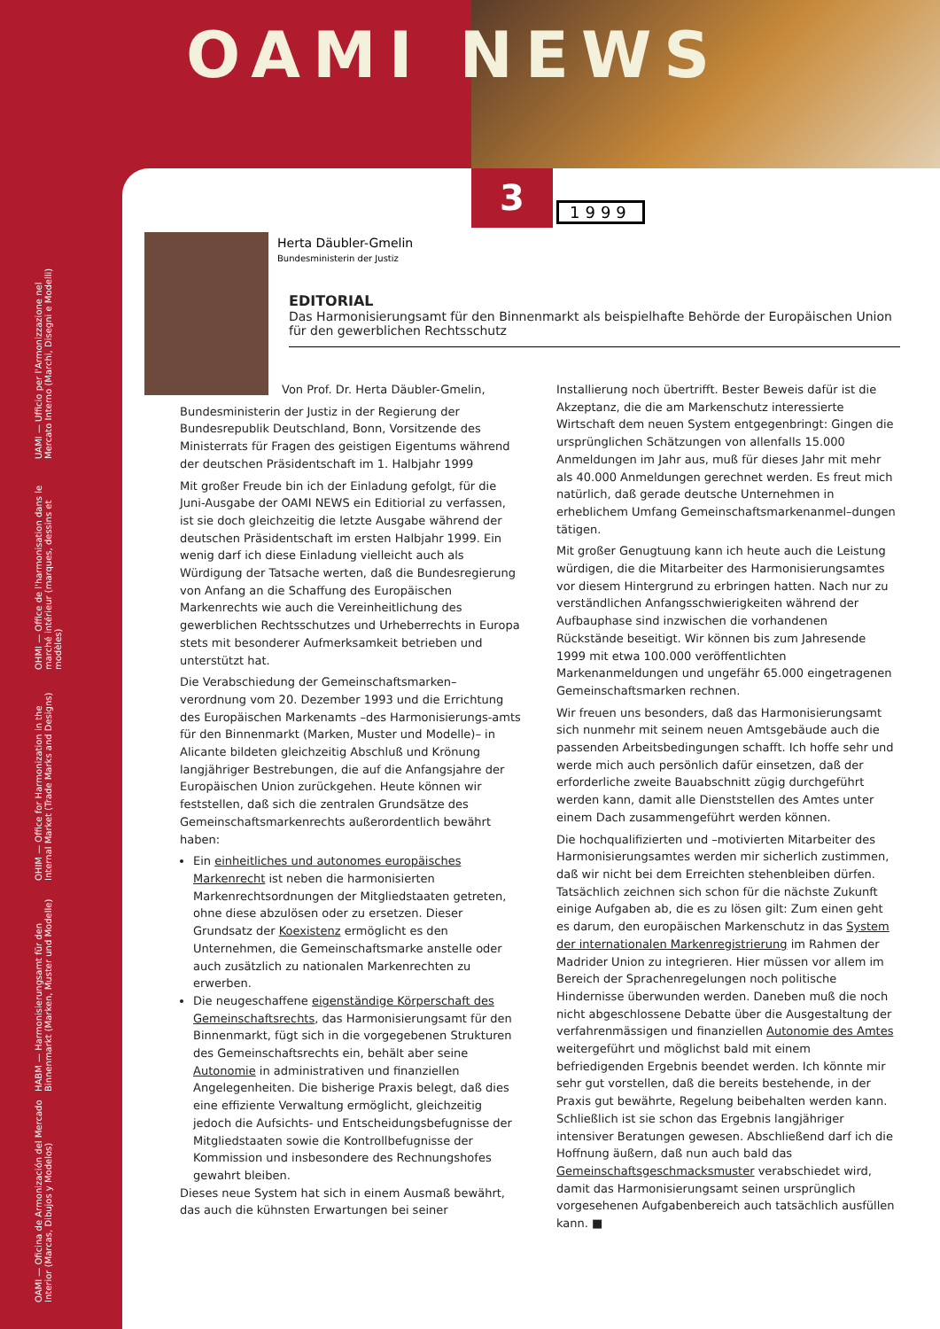OAMI NEWS
UAMI — Ufficio per l'Armonizzazione nel Mercato Interno (Marchi, Disegni e Modelli)
OHMI — Office de l'harmonisation dans le marché intérieur (marques, dessins et modèles)
OHIM — Office for Harmonization in the Internal Market (Trade Marks and Designs)
HABM — Harmonisierungsamt für den Binnenmarkt (Marken, Muster und Modelle)
OAMI — Oficina de Armonización del Mercado Interior (Marcas, Dibujos y Modelos)
3 1999
Herta Däubler-Gmelin
Bundesministerin der Justiz
EDITORIAL
Das Harmonisierungsamt für den Binnenmarkt als beispielhafte Behörde der Europäischen Union für den gewerblichen Rechtsschutz
Von Prof. Dr. Herta Däubler-Gmelin,
Bundesministerin der Justiz in der Regierung der Bundesrepublik Deutschland, Bonn, Vorsitzende des Ministerrats für Fragen des geistigen Eigentums während der deutschen Präsidentschaft im 1. Halbjahr 1999
Mit großer Freude bin ich der Einladung gefolgt, für die Juni-Ausgabe der OAMI NEWS ein Editiorial zu verfassen, ist sie doch gleichzeitig die letzte Ausgabe während der deutschen Präsidentschaft im ersten Halbjahr 1999. Ein wenig darf ich diese Einladung vielleicht auch als Würdigung der Tatsache werten, daß die Bundesregierung von Anfang an die Schaffung des Europäischen Markenrechts wie auch die Vereinheitlichung des gewerblichen Rechtsschutzes und Urheberrechts in Europa stets mit besonderer Aufmerksamkeit betrieben und unterstützt hat.
Die Verabschiedung der Gemeinschaftsmarken–verordnung vom 20. Dezember 1993 und die Errichtung des Europäischen Markenamts –des Harmonisierungs-amts für den Binnenmarkt (Marken, Muster und Modelle)– in Alicante bildeten gleichzeitig Abschluß und Krönung langjähriger Bestrebungen, die auf die Anfangsjahre der Europäischen Union zurückgehen. Heute können wir feststellen, daß sich die zentralen Grundsätze des Gemeinschaftsmarkenrechts außerordentlich bewährt haben:
Ein einheitliches und autonomes europäisches Markenrecht ist neben die harmonisierten Markenrechtsordnungen der Mitgliedstaaten getreten, ohne diese abzulösen oder zu ersetzen. Dieser Grundsatz der Koexistenz ermöglicht es den Unternehmen, die Gemeinschaftsmarke anstelle oder auch zusätzlich zu nationalen Markenrechten zu erwerben.
Die neugeschaffene eigenständige Körperschaft des Gemeinschaftsrechts, das Harmonisierungsamt für den Binnenmarkt, fügt sich in die vorgegebenen Strukturen des Gemeinschaftsrechts ein, behält aber seine Autonomie in administrativen und finanziellen Angelegenheiten. Die bisherige Praxis belegt, daß dies eine effiziente Verwaltung ermöglicht, gleichzeitig jedoch die Aufsichts- und Entscheidungsbefugnisse der Mitgliedstaaten sowie die Kontrollbefugnisse der Kommission und insbesondere des Rechnungshofes gewahrt bleiben.
Dieses neue System hat sich in einem Ausmaß bewährt, das auch die kühnsten Erwartungen bei seiner Installierung noch übertrifft. Bester Beweis dafür ist die Akzeptanz, die die am Markenschutz interessierte Wirtschaft dem neuen System entgegenbringt: Gingen die ursprünglichen Schätzungen von allenfalls 15.000 Anmeldungen im Jahr aus, muß für dieses Jahr mit mehr als 40.000 Anmeldungen gerechnet werden. Es freut mich natürlich, daß gerade deutsche Unternehmen in erheblichem Umfang Gemeinschaftsmarkenanmel–dungen tätigen.
Mit großer Genugtuung kann ich heute auch die Leistung würdigen, die die Mitarbeiter des Harmonisierungsamtes vor diesem Hintergrund zu erbringen hatten. Nach nur zu verständlichen Anfangsschwierigkeiten während der Aufbauphase sind inzwischen die vorhandenen Rückstände beseitigt. Wir können bis zum Jahresende 1999 mit etwa 100.000 veröffentlichten Markenanmeldungen und ungefähr 65.000 eingetragenen Gemeinschaftsmarken rechnen.
Wir freuen uns besonders, daß das Harmonisierungsamt sich nunmehr mit seinem neuen Amtsgebäude auch die passenden Arbeitsbedingungen schafft. Ich hoffe sehr und werde mich auch persönlich dafür einsetzen, daß der erforderliche zweite Bauabschnitt zügig durchgeführt werden kann, damit alle Dienststellen des Amtes unter einem Dach zusammengeführt werden können.
Die hochqualifizierten und –motivierten Mitarbeiter des Harmonisierungsamtes werden mir sicherlich zustimmen, daß wir nicht bei dem Erreichten stehenbleiben dürfen. Tatsächlich zeichnen sich schon für die nächste Zukunft einige Aufgaben ab, die es zu lösen gilt: Zum einen geht es darum, den europäischen Markenschutz in das System der internationalen Markenregistrierung im Rahmen der Madrider Union zu integrieren. Hier müssen vor allem im Bereich der Sprachenregelungen noch politische Hindernisse überwunden werden. Daneben muß die noch nicht abgeschlossene Debatte über die Ausgestaltung der verfahrenmässigen und finanziellen Autonomie des Amtes weitergeführt und möglichst bald mit einem befriedigenden Ergebnis beendet werden. Ich könnte mir sehr gut vorstellen, daß die bereits bestehende, in der Praxis gut bewährte, Regelung beibehalten werden kann. Schließlich ist sie schon das Ergebnis langjähriger intensiver Beratungen gewesen. Abschließend darf ich die Hoffnung äußern, daß nun auch bald das Gemeinschaftsgeschmacksmuster verabschiedet wird, damit das Harmonisierungsamt seinen ursprünglich vorgesehenen Aufgabenbereich auch tatsächlich ausfüllen kann. ■